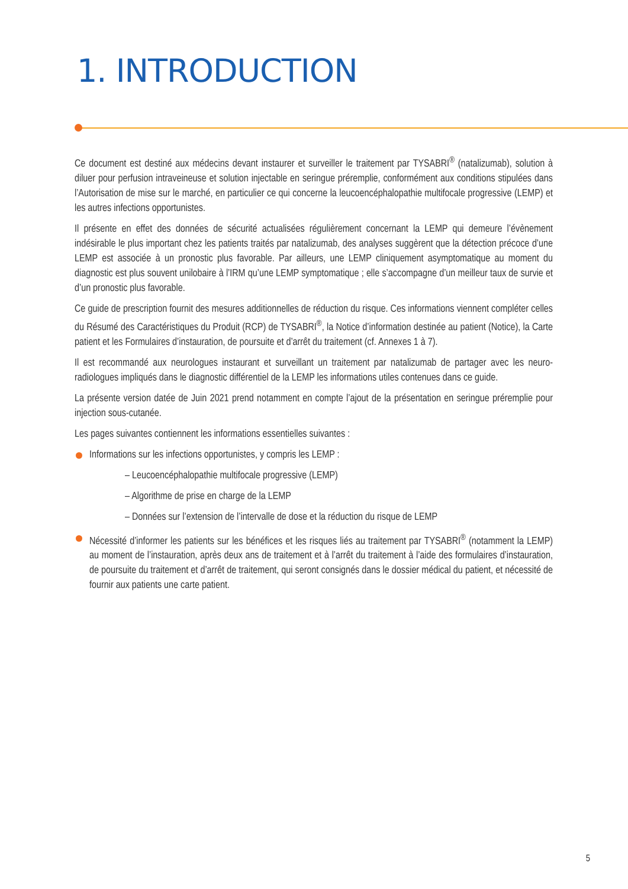1. INTRODUCTION
Ce document est destiné aux médecins devant instaurer et surveiller le traitement par TYSABRI<sup>®</sup> (natalizumab), solution à diluer pour perfusion intraveineuse et solution injectable en seringue préremplie, conformément aux conditions stipulées dans l’Autorisation de mise sur le marché, en particulier ce qui concerne la leucoencéphalopathie multifocale progressive (LEMP) et les autres infections opportunistes.
Il présente en effet des données de sécurité actualisées régulièrement concernant la LEMP qui demeure l’évènement indésirable le plus important chez les patients traités par natalizumab, des analyses suggèrent que la détection précoce d’une LEMP est associée à un pronostic plus favorable. Par ailleurs, une LEMP cliniquement asymptomatique au moment du diagnostic est plus souvent unilobaire à l’IRM qu’une LEMP symptomatique ; elle s’accompagne d’un meilleur taux de survie et d’un pronostic plus favorable.
Ce guide de prescription fournit des mesures additionnelles de réduction du risque. Ces informations viennent compléter celles du Résumé des Caractéristiques du Produit (RCP) de TYSABRI<sup>®</sup>, la Notice d’information destinée au patient (Notice), la Carte patient et les Formulaires d’instauration, de poursuite et d’arrêt du traitement (cf. Annexes 1 à 7).
Il est recommandé aux neurologues instaurant et surveillant un traitement par natalizumab de partager avec les neuro-radiologues impliqués dans le diagnostic différentiel de la LEMP les informations utiles contenues dans ce guide.
La présente version datée de Juin 2021 prend notamment en compte l’ajout de la présentation en seringue préremplie pour injection sous-cutanée.
Les pages suivantes contiennent les informations essentielles suivantes :
Informations sur les infections opportunistes, y compris les LEMP :
– Leucoencéphalopathie multifocale progressive (LEMP)
– Algorithme de prise en charge de la LEMP
– Données sur l’extension de l’intervalle de dose et la réduction du risque de LEMP
Nécessité d’informer les patients sur les bénéfices et les risques liés au traitement par TYSABRI<sup>®</sup> (notamment la LEMP) au moment de l’instauration, après deux ans de traitement et à l’arrêt du traitement à l’aide des formulaires d’instauration, de poursuite du traitement et d’arrêt de traitement, qui seront consignés dans le dossier médical du patient, et nécessité de fournir aux patients une carte patient.
5